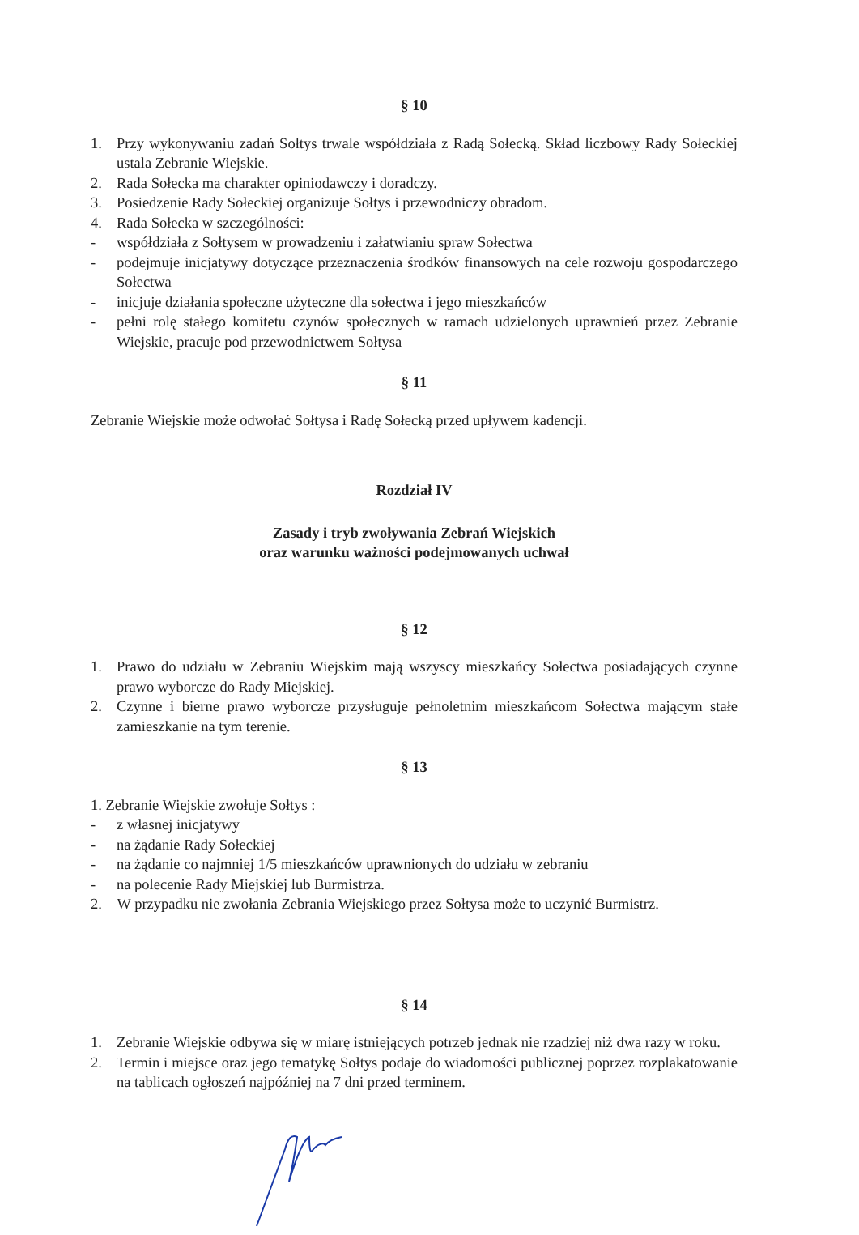§ 10
1. Przy wykonywaniu zadań Sołtys trwale współdziała z Radą Sołecką. Skład liczbowy Rady Sołeckiej ustala Zebranie Wiejskie.
2. Rada Sołecka ma charakter opiniodawczy i doradczy.
3. Posiedzenie Rady Sołeckiej organizuje Sołtys i przewodniczy obradom.
4. Rada Sołecka w szczególności:
- współdziała z Sołtysem w prowadzeniu i załatwianiu spraw Sołectwa
- podejmuje inicjatywy dotyczące przeznaczenia środków finansowych na cele rozwoju gospodarczego Sołectwa
- inicjuje działania społeczne użyteczne dla sołectwa i jego mieszkańców
- pełni rolę stałego komitetu czynów społecznych w ramach udzielonych uprawnień przez Zebranie Wiejskie, pracuje pod przewodnictwem Sołtysa
§ 11
Zebranie Wiejskie może odwołać Sołtysa i Radę Sołecką przed upływem kadencji.
Rozdział IV
Zasady i tryb zwoływania Zebrań Wiejskich
oraz warunku ważności podejmowanych uchwał
§ 12
1. Prawo do udziału w Zebraniu Wiejskim mają wszyscy mieszkańcy Sołectwa posiadających czynne prawo wyborcze do Rady Miejskiej.
2. Czynne i bierne prawo wyborcze przysługuje pełnoletnim mieszkańcom Sołectwa mającym stałe zamieszkanie na tym terenie.
§ 13
1. Zebranie Wiejskie zwołuje Sołtys :
- z własnej inicjatywy
- na żądanie Rady Sołeckiej
- na żądanie co najmniej 1/5 mieszkańców uprawnionych do udziału w zebraniu
- na polecenie Rady Miejskiej lub Burmistrza.
2. W przypadku nie zwołania Zebrania Wiejskiego przez Sołtysa może to uczynić Burmistrz.
§ 14
1. Zebranie Wiejskie odbywa się w miarę istniejących potrzeb jednak nie rzadziej niż dwa razy w roku.
2. Termin i miejsce oraz jego tematykę Sołtys podaje do wiadomości publicznej poprzez rozplakatowanie na tablicach ogłoszeń najpóźniej na 7 dni przed terminem.